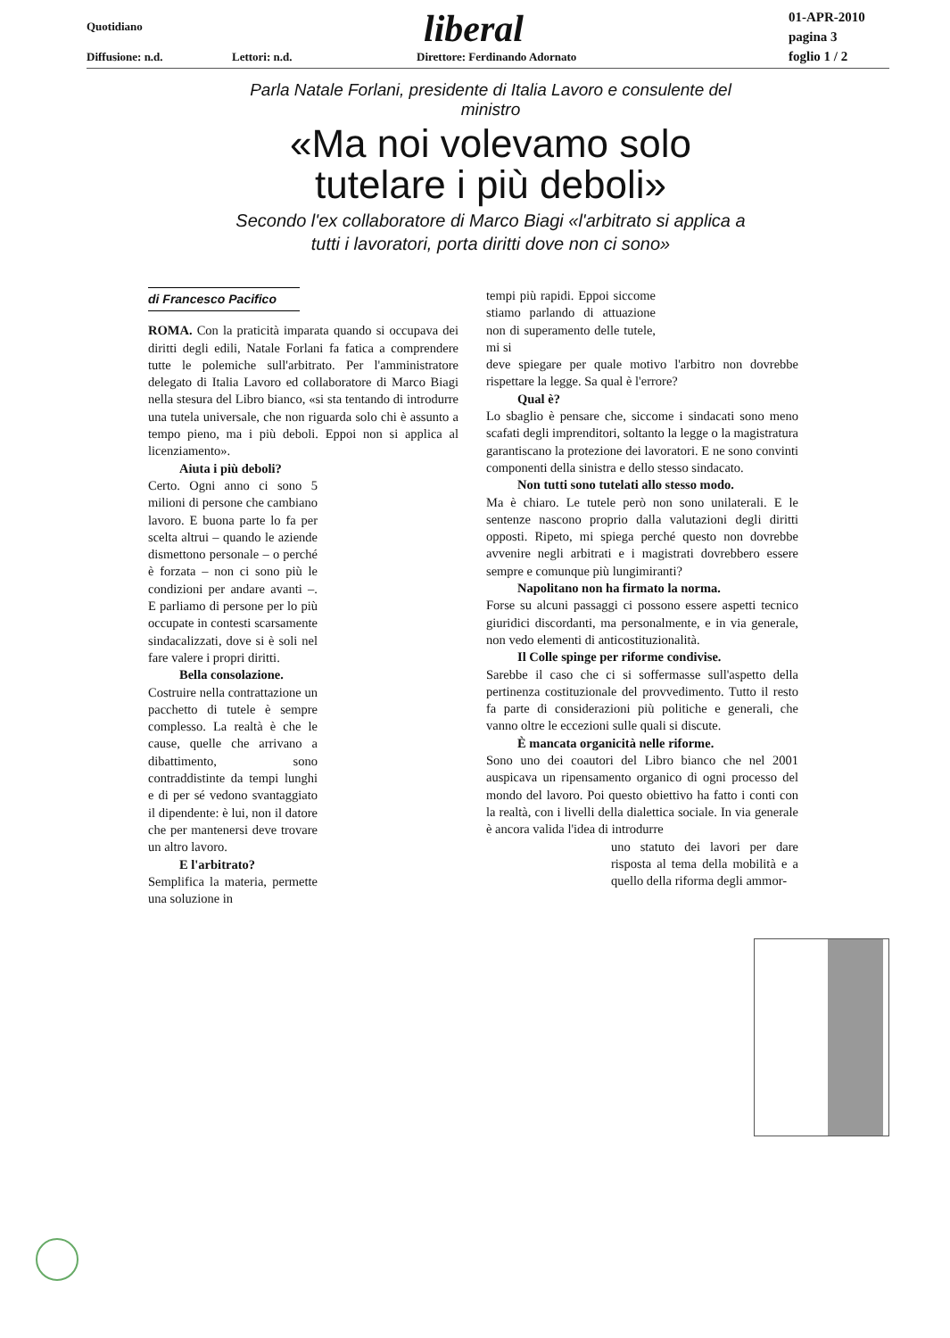Quotidiano
Diffusione: n.d. Lettori: n.d.
liberal
Direttore: Ferdinando Adornato
01-APR-2010
pagina 3
foglio 1 / 2
Parla Natale Forlani, presidente di Italia Lavoro e consulente del ministro
«Ma noi volevamo solo tutelare i più deboli»
Secondo l'ex collaboratore di Marco Biagi «l'arbitrato si applica a tutti i lavoratori, porta diritti dove non ci sono»
di Francesco Pacifico
ROMA. Con la praticità imparata quando si occupava dei diritti degli edili, Natale Forlani fa fatica a comprendere tutte le polemiche sull'arbitrato. Per l'amministratore delegato di Italia Lavoro ed collaboratore di Marco Biagi nella stesura del Libro bianco, «si sta tentando di introdurre una tutela universale, che non riguarda solo chi è assunto a tempo pieno, ma i più deboli. Eppoi non si applica al licenziamento».
Aiuta i più deboli?
Certo. Ogni anno ci sono 5 milioni di persone che cambiano lavoro. E buona parte lo fa per scelta altrui – quando le aziende dismettono personale – o perché è forzata – non ci sono più le condizioni per andare avanti –. E parliamo di persone per lo più occupate in contesti scarsamente sindacalizzati, dove si è soli nel fare valere i propri diritti.
Bella consolazione.
Costruire nella contrattazione un pacchetto di tutele è sempre complesso. La realtà è che le cause, quelle che arrivano a dibattimento, sono contraddistinte da tempi lunghi e di per sé vedono svantaggiato il dipendente: è lui, non il datore che per mantenersi deve trovare un altro lavoro.
E l'arbitrato?
Semplifica la materia, permette una soluzione in
tempi più rapidi. Eppoi siccome stiamo parlando di attuazione non di superamento delle tutele, mi si
deve spiegare per quale motivo l'arbitro non dovrebbe rispettare la legge. Sa qual è l'errore?
Qual è?
Lo sbaglio è pensare che, siccome i sindacati sono meno scafati degli imprenditori, soltanto la legge o la magistratura garantiscano la protezione dei lavoratori. E ne sono convinti componenti della sinistra e dello stesso sindacato.
Non tutti sono tutelati allo stesso modo.
Ma è chiaro. Le tutele però non sono unilaterali. E le sentenze nascono proprio dalla valutazioni degli diritti opposti. Ripeto, mi spiega perché questo non dovrebbe avvenire negli arbitrati e i magistrati dovrebbero essere sempre e comunque più lungimiranti?
Napolitano non ha firmato la norma.
Forse su alcuni passaggi ci possono essere aspetti tecnico giuridici discordanti, ma personalmente, e in via generale, non vedo elementi di anticostituzionalità.
Il Colle spinge per riforme condivise.
Sarebbe il caso che ci si soffermasse sull'aspetto della pertinenza costituzionale del provvedimento. Tutto il resto fa parte di considerazioni più politiche e generali, che vanno oltre le eccezioni sulle quali si discute.
È mancata organicità nelle riforme.
Sono uno dei coautori del Libro bianco che nel 2001 auspicava un ripensamento organico di ogni processo del mondo del lavoro. Poi questo obiettivo ha fatto i conti con la realtà, con i livelli della dialettica sociale. In via generale è ancora valida l'idea di introdurre
uno statuto dei lavori per dare risposta al tema della mobilità e a quello della riforma degli ammor-